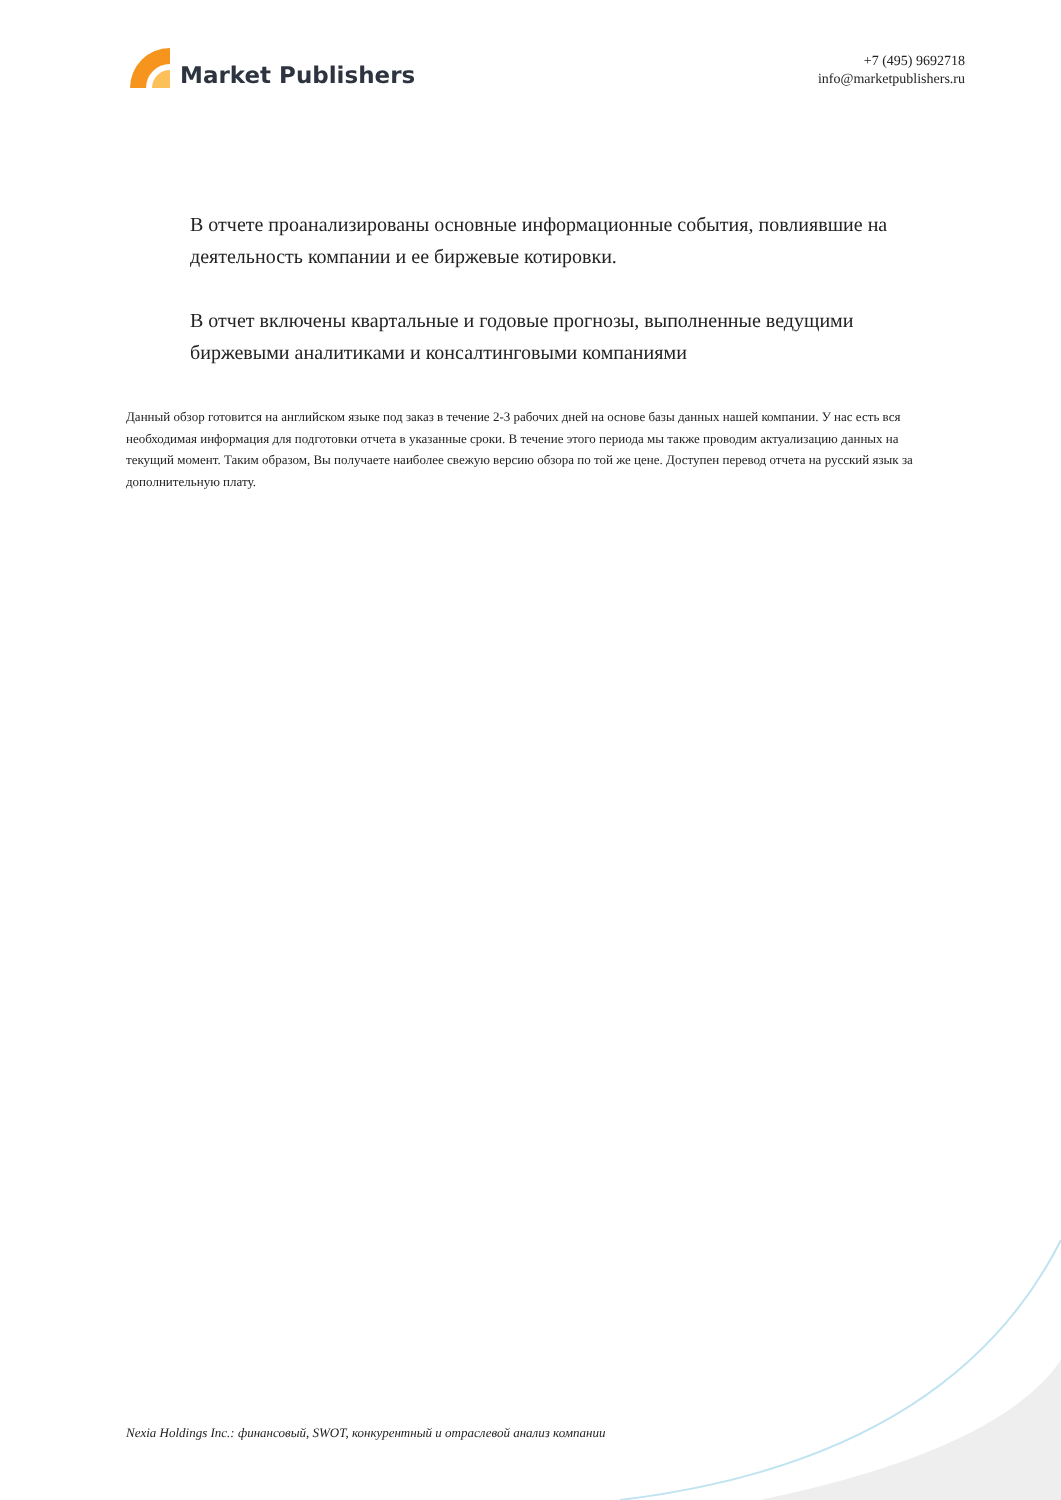Market Publishers
+7 (495) 9692718
info@marketpublishers.ru
В отчете проанализированы основные информационные события, повлиявшие на деятельность компании и ее биржевые котировки.
В отчет включены квартальные и годовые прогнозы, выполненные ведущими биржевыми аналитиками и консалтинговыми компаниями
Данный обзор готовится на английском языке под заказ в течение 2-3 рабочих дней на основе базы данных нашей компании. У нас есть вся необходимая информация для подготовки отчета в указанные сроки. В течение этого периода мы также проводим актуализацию данных на текущий момент. Таким образом, Вы получаете наиболее свежую версию обзора по той же цене. Доступен перевод отчета на русский язык за дополнительную плату.
Nexia Holdings Inc.: финансовый, SWOT, конкурентный и отраслевой анализ компании